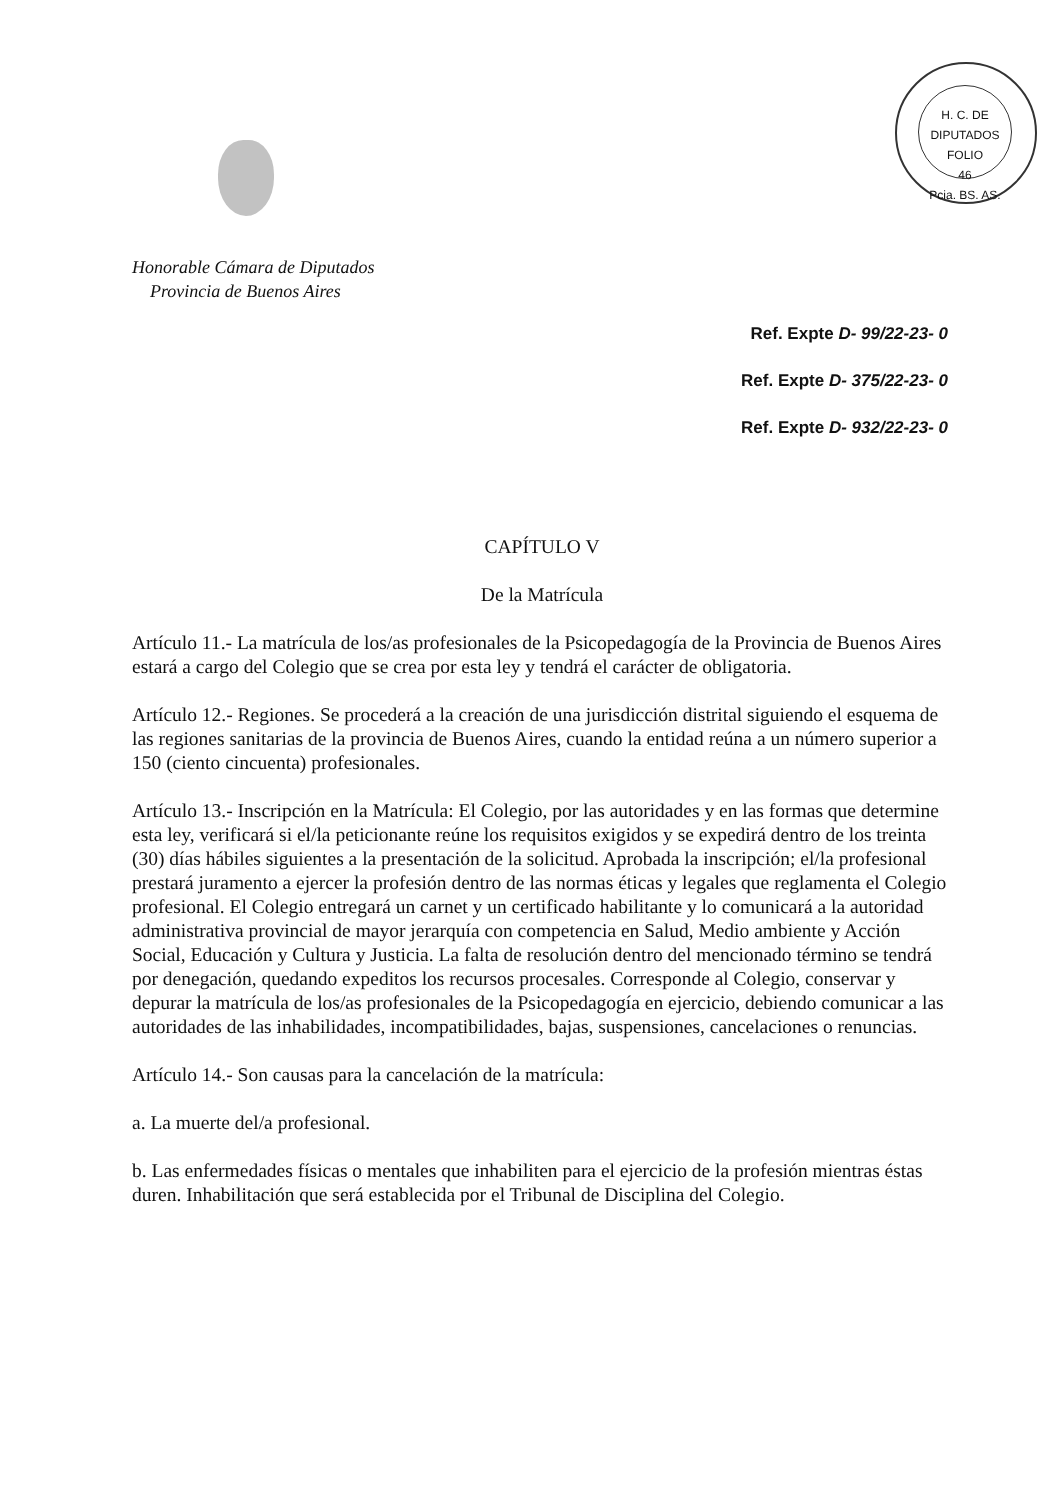H. C. DE DIPUTADOS
FOLIO
46
Pcia. BS. AS.
Honorable Cámara de Diputados
Provincia de Buenos Aires
Ref. Expte D- 99/22-23- 0
Ref. Expte D- 375/22-23- 0
Ref. Expte D- 932/22-23- 0
CAPÍTULO V
De la Matrícula
Artículo 11.- La matrícula de los/as profesionales de la Psicopedagogía de la Provincia de Buenos Aires estará a cargo del Colegio que se crea por esta ley y tendrá el carácter de obligatoria.
Artículo 12.- Regiones. Se procederá a la creación de una jurisdicción distrital siguiendo el esquema de las regiones sanitarias de la provincia de Buenos Aires, cuando la entidad reúna a un número superior a 150 (ciento cincuenta) profesionales.
Artículo 13.- Inscripción en la Matrícula: El Colegio, por las autoridades y en las formas que determine esta ley, verificará si el/la peticionante reúne los requisitos exigidos y se expedirá dentro de los treinta (30) días hábiles siguientes a la presentación de la solicitud. Aprobada la inscripción; el/la profesional prestará juramento a ejercer la profesión dentro de las normas éticas y legales que reglamenta el Colegio profesional. El Colegio entregará un carnet y un certificado habilitante y lo comunicará a la autoridad administrativa provincial de mayor jerarquía con competencia en Salud, Medio ambiente y Acción Social, Educación y Cultura y Justicia. La falta de resolución dentro del mencionado término se tendrá por denegación, quedando expeditos los recursos procesales. Corresponde al Colegio, conservar y depurar la matrícula de los/as profesionales de la Psicopedagogía en ejercicio, debiendo comunicar a las autoridades de las inhabilidades, incompatibilidades, bajas, suspensiones, cancelaciones o renuncias.
Artículo 14.- Son causas para la cancelación de la matrícula:
a. La muerte del/a profesional.
b. Las enfermedades físicas o mentales que inhabiliten para el ejercicio de la profesión mientras éstas duren. Inhabilitación que será establecida por el Tribunal de Disciplina del Colegio.